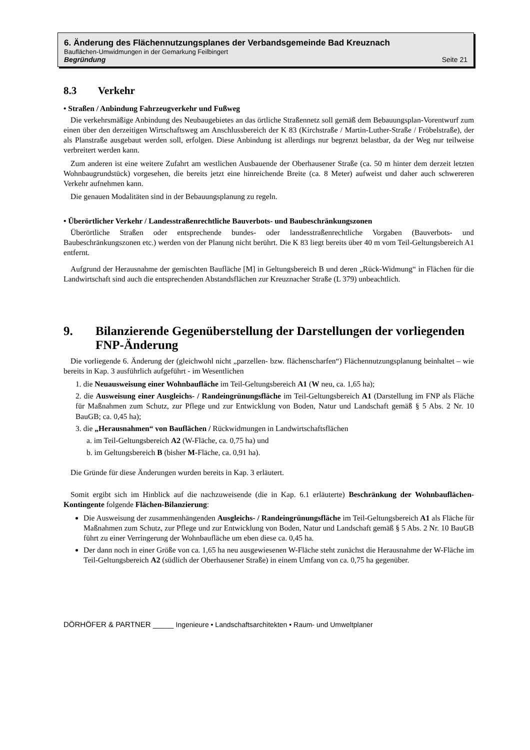6. Änderung des Flächennutzungsplanes der Verbandsgemeinde Bad Kreuznach
Bauflächen-Umwidmungen in der Gemarkung Feilbingert
Begründung Seite 21
8.3 Verkehr
• Straßen / Anbindung Fahrzeugverkehr und Fußweg
Die verkehrsmäßige Anbindung des Neubaugebietes an das örtliche Straßennetz soll gemäß dem Bebauungsplan-Vorentwurf zum einen über den derzeitigen Wirtschaftsweg am Anschlussbereich der K 83 (Kirchstraße / Martin-Luther-Straße / Fröbelstraße), der als Planstraße ausgebaut werden soll, erfolgen. Diese Anbindung ist allerdings nur begrenzt belastbar, da der Weg nur teilweise verbreitert werden kann.
Zum anderen ist eine weitere Zufahrt am westlichen Ausbauende der Oberhausener Straße (ca. 50 m hinter dem derzeit letzten Wohnbaugrundstück) vorgesehen, die bereits jetzt eine hinreichende Breite (ca. 8 Meter) aufweist und daher auch schwereren Verkehr aufnehmen kann.
Die genauen Modalitäten sind in der Bebauungsplanung zu regeln.
• Überörtlicher Verkehr / Landesstraßenrechtliche Bauverbots- und Baubeschränkungszonen
Überörtliche Straßen oder entsprechende bundes- oder landesstraßenrechtliche Vorgaben (Bauverbots- und Baubeschränkungszonen etc.) werden von der Planung nicht berührt. Die K 83 liegt bereits über 40 m vom Teil-Geltungsbereich A1 entfernt.
Aufgrund der Herausnahme der gemischten Baufläche [M] in Geltungsbereich B und deren „Rück-Widmung“ in Flächen für die Landwirtschaft sind auch die entsprechenden Abstandsflächen zur Kreuznacher Straße (L 379) unbeachtlich.
9. Bilanzierende Gegenüberstellung der Darstellungen der vorliegenden FNP-Änderung
Die vorliegende 6. Änderung der (gleichwohl nicht „parzellen- bzw. flächenscharfen“) Flächennutzungsplanung beinhaltet – wie bereits in Kap. 3 ausführlich aufgeführt - im Wesentlichen
1. die Neuausweisung einer Wohnbaufläche im Teil-Geltungsbereich A1 (W neu, ca. 1,65 ha);
2. die Ausweisung einer Ausgleichs- / Randeingrünungsfläche im Teil-Geltungsbereich A1 (Darstellung im FNP als Fläche für Maßnahmen zum Schutz, zur Pflege und zur Entwicklung von Boden, Natur und Landschaft gemäß § 5 Abs. 2 Nr. 10 BauGB; ca. 0,45 ha);
3. die „Herausnahmen“ von Bauflächen / Rückwidmungen in Landwirtschaftsflächen
a. im Teil-Geltungsbereich A2 (W-Fläche, ca. 0,75 ha) und
b. im Geltungsbereich B (bisher M-Fläche, ca. 0,91 ha).
Die Gründe für diese Änderungen wurden bereits in Kap. 3 erläutert.
Somit ergibt sich im Hinblick auf die nachzuweisende (die in Kap. 6.1 erläuterte) Beschränkung der Wohnbauflächen-Kontingente folgende Flächen-Bilanzierung:
Die Ausweisung der zusammenhängenden Ausgleichs- / Randeingrünungsfläche im Teil-Geltungsbereich A1 als Fläche für Maßnahmen zum Schutz, zur Pflege und zur Entwicklung von Boden, Natur und Landschaft gemäß § 5 Abs. 2 Nr. 10 BauGB führt zu einer Verringerung der Wohnbaufläche um eben diese ca. 0,45 ha.
Der dann noch in einer Größe von ca. 1,65 ha neu ausgewiesenen W-Fläche steht zunächst die Herausnahme der W-Fläche im Teil-Geltungsbereich A2 (südlich der Oberhausener Straße) in einem Umfang von ca. 0,75 ha gegenüber.
DÖRHÖFER & PARTNER _____ Ingenieure • Landschaftsarchitekten • Raum- und Umweltplaner